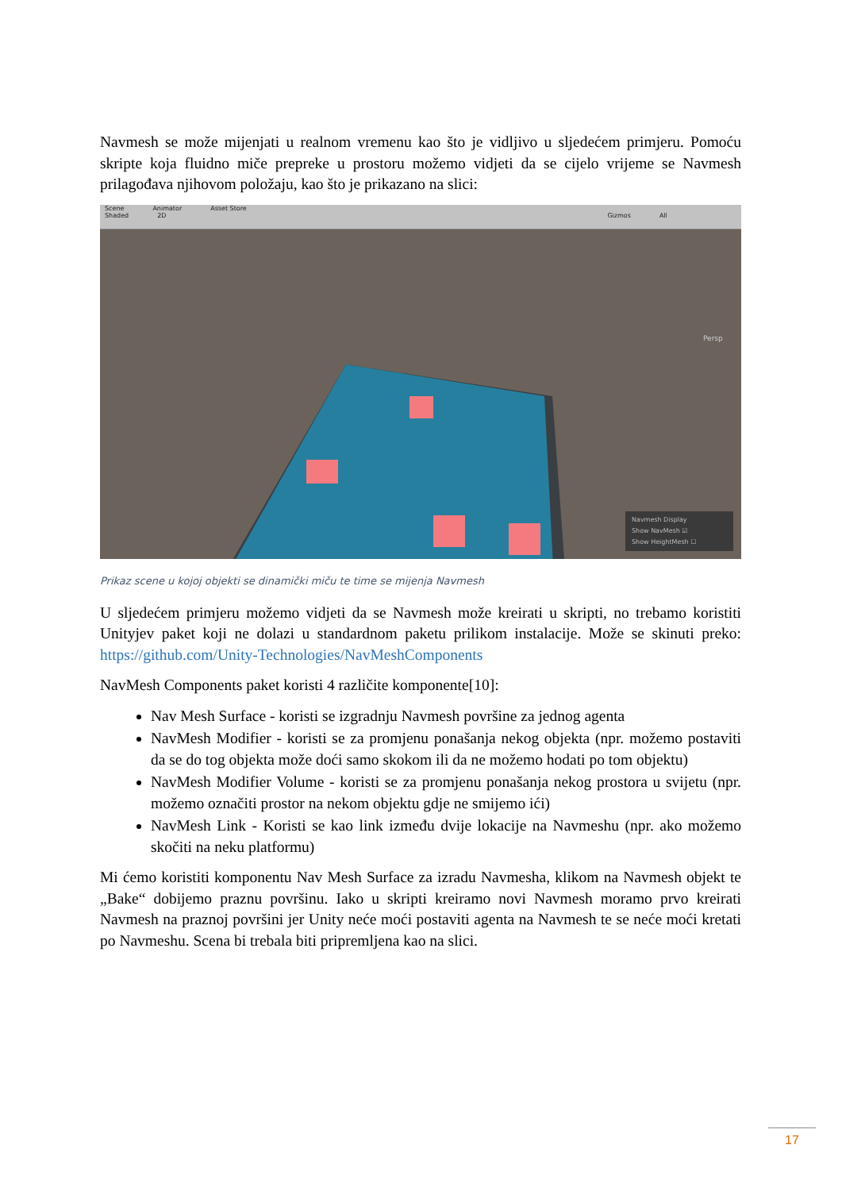Navmesh se može mijenjati u realnom vremenu kao što je vidljivo u sljedećem primjeru. Pomoću skripte koja fluidno miče prepreke u prostoru možemo vidjeti da se cijelo vrijeme se Navmesh prilagođava njihovom položaju, kao što je prikazano na slici:
Scene Animator Asset Store
Shaded 2D Gizmos All
Persp
Navmesh Display
Show NavMesh ☑
Show HeightMesh ☐
Prikaz scene u kojoj objekti se dinamički miču te time se mijenja Navmesh
U sljedećem primjeru možemo vidjeti da se Navmesh može kreirati u skripti, no trebamo koristiti Unityjev paket koji ne dolazi u standardnom paketu prilikom instalacije. Može se skinuti preko: https://github.com/Unity-Technologies/NavMeshComponents
NavMesh Components paket koristi 4 različite komponente[10]:
Nav Mesh Surface - koristi se izgradnju Navmesh površine za jednog agenta
NavMesh Modifier - koristi se za promjenu ponašanja nekog objekta (npr. možemo postaviti da se do tog objekta može doći samo skokom ili da ne možemo hodati po tom objektu)
NavMesh Modifier Volume - koristi se za promjenu ponašanja nekog prostora u svijetu (npr. možemo označiti prostor na nekom objektu gdje ne smijemo ići)
NavMesh Link - Koristi se kao link između dvije lokacije na Navmeshu (npr. ako možemo skočiti na neku platformu)
Mi ćemo koristiti komponentu Nav Mesh Surface za izradu Navmesha, klikom na Navmesh objekt te „Bake“ dobijemo praznu površinu. Iako u skripti kreiramo novi Navmesh moramo prvo kreirati Navmesh na praznoj površini jer Unity neće moći postaviti agenta na Navmesh te se neće moći kretati po Navmeshu. Scena bi trebala biti pripremljena kao na slici.
17